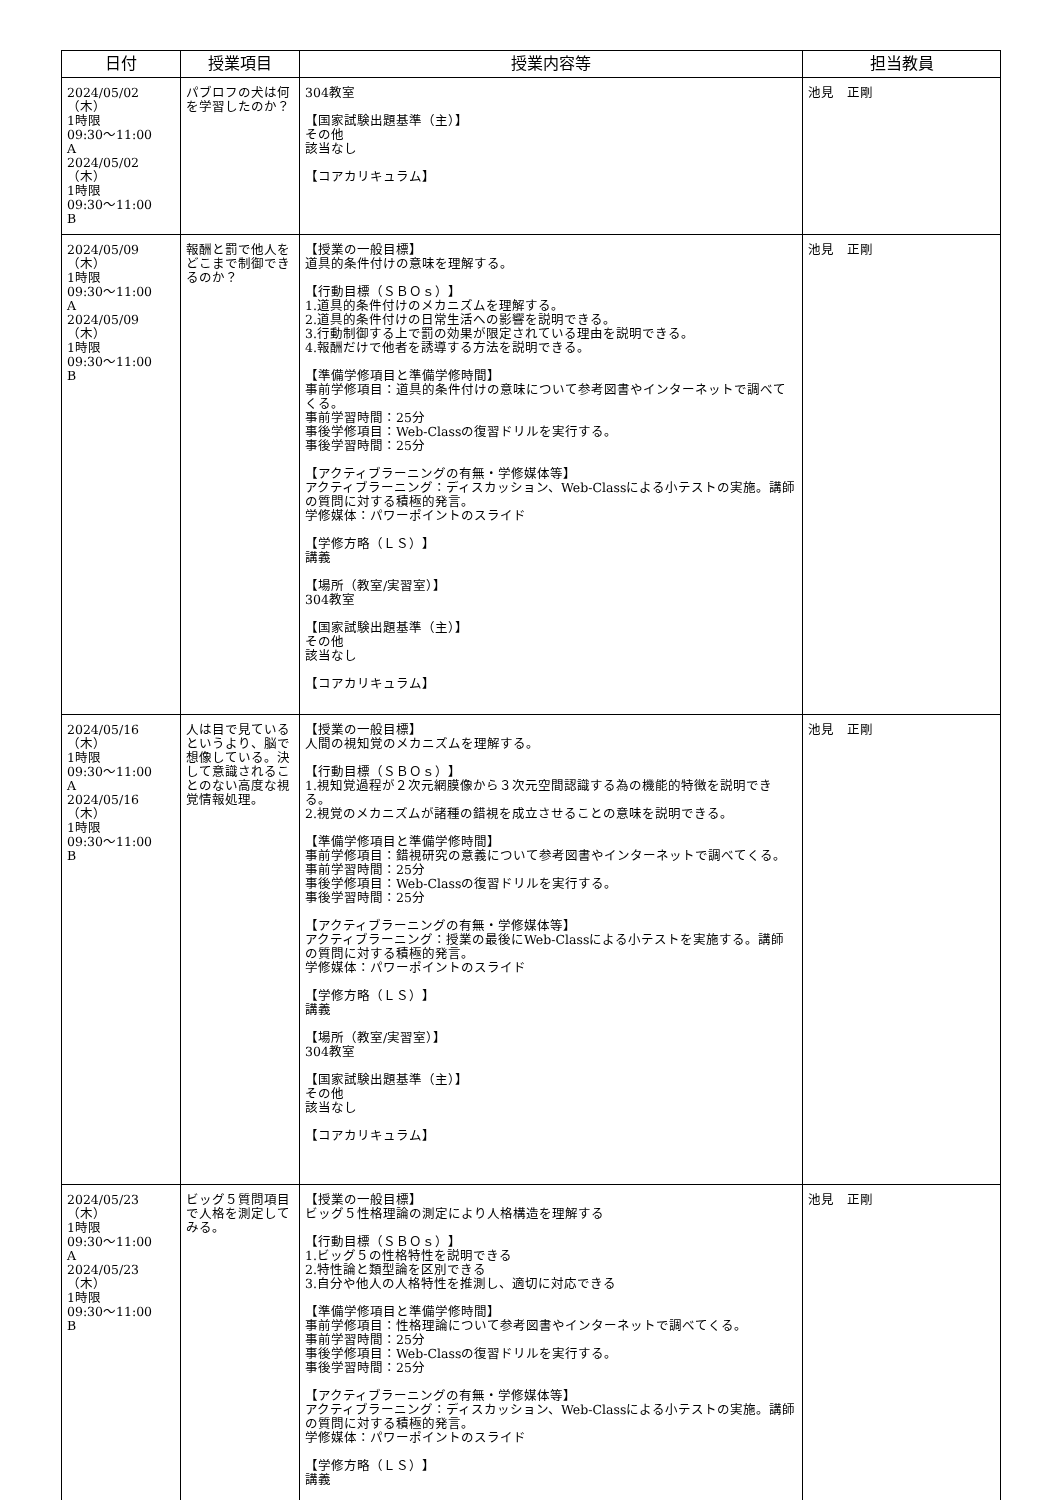| 日付 | 授業項目 | 授業内容等 | 担当教員 |
| --- | --- | --- | --- |
| 2024/05/02（木） 1時限 09:30～11:00 A 2024/05/02（木） 1時限 09:30～11:00 B | パブロフの犬は何を学習したのか？ | 304教室 【国家試験出題基準（主）】 その他 該当なし 【コアカリキュラム】 | 池見 正剛 |
| 2024/05/09（木） 1時限 09:30～11:00 A 2024/05/09（木） 1時限 09:30～11:00 B | 報酬と罰で他人をどこまで制御できるのか？ | 【授業の一般目標】 道具的条件付けの意味を理解する。 【行動目標（ＳＢＯｓ）】 1.道具的条件付けのメカニズムを理解する。 2.道具的条件付けの日常生活への影響を説明できる。 3.行動制御する上で罰の効果が限定されている理由を説明できる。 4.報酬だけで他者を誘導する方法を説明できる。 【準備学修項目と準備学修時間】 事前学修項目：道具的条件付けの意味について参考図書やインターネットで調べてくる。 事前学習時間：25分 事後学修項目：Web-Classの復習ドリルを実行する。 事後学習時間：25分 【アクティブラーニングの有無・学修媒体等】 アクティブラーニング：ディスカッション、Web-Classによる小テストの実施。講師の質問に対する積極的発言。 学修媒体：パワーポイントのスライド 【学修方略（ＬＳ）】 講義 【場所（教室/実習室）】 304教室 【国家試験出題基準（主）】 その他 該当なし 【コアカリキュラム】 | 池見 正剛 |
| 2024/05/16（木） 1時限 09:30～11:00 A 2024/05/16（木） 1時限 09:30～11:00 B | 人は目で見ているというより、脳で想像している。決して意識されることのない高度な視覚情報処理。 | 【授業の一般目標】 人間の視知覚のメカニズムを理解する。 【行動目標（ＳＢＯｓ）】 1.視知覚過程が２次元網膜像から３次元空間認識する為の機能的特徴を説明できる。 2.視覚のメカニズムが諸種の錯視を成立させることの意味を説明できる。 【準備学修項目と準備学修時間】 事前学修項目：錯視研究の意義について参考図書やインターネットで調べてくる。 事前学習時間：25分 事後学修項目：Web-Classの復習ドリルを実行する。 事後学習時間：25分 【アクティブラーニングの有無・学修媒体等】 アクティブラーニング：授業の最後にWeb-Classによる小テストを実施する。講師の質問に対する積極的発言。 学修媒体：パワーポイントのスライド 【学修方略（ＬＳ）】 講義 【場所（教室/実習室）】 304教室 【国家試験出題基準（主）】 その他 該当なし 【コアカリキュラム】 | 池見 正剛 |
| 2024/05/23（木） 1時限 09:30～11:00 A 2024/05/23（木） 1時限 09:30～11:00 B | ビッグ５質問項目で人格を測定してみる。 | 【授業の一般目標】 ビッグ５性格理論の測定により人格構造を理解する 【行動目標（ＳＢＯｓ）】 1.ビッグ５の性格特性を説明できる 2.特性論と類型論を区別できる 3.自分や他人の人格特性を推測し、適切に対応できる 【準備学修項目と準備学修時間】 事前学修項目：性格理論について参考図書やインターネットで調べてくる。 事前学習時間：25分 事後学修項目：Web-Classの復習ドリルを実行する。 事後学習時間：25分 【アクティブラーニングの有無・学修媒体等】 アクティブラーニング：ディスカッション、Web-Classによる小テストの実施。講師の質問に対する積極的発言。 学修媒体：パワーポイントのスライド 【学修方略（ＬＳ）】 講義 | 池見 正剛 |